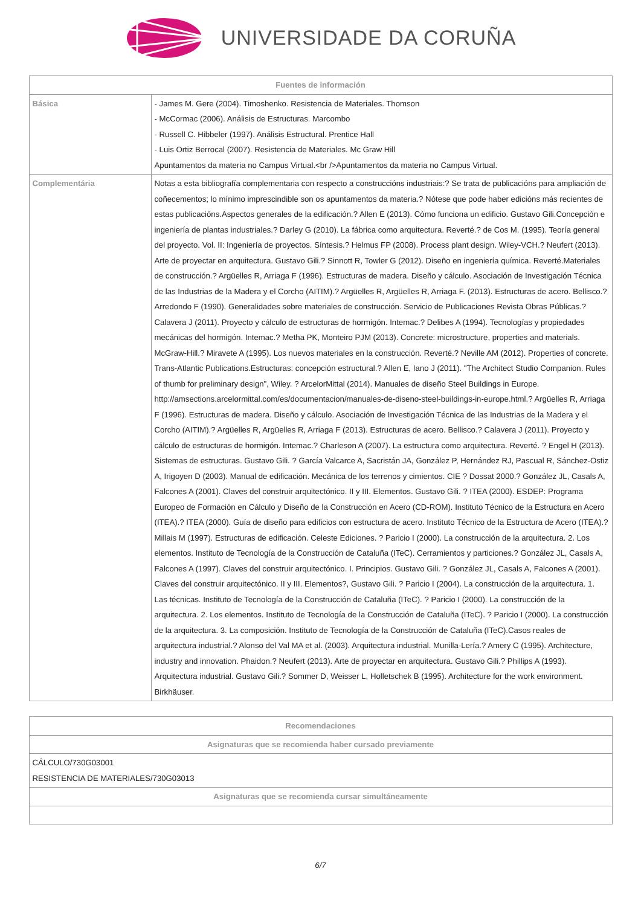UNIVERSIDADE DA CORUÑA
| Fuentes de información | |
| --- | --- |
| Básica | - James M. Gere (2004). Timoshenko. Resistencia de Materiales. Thomson - McCormac (2006). Análisis de Estructuras. Marcombo - Russell C. Hibbeler (1997). Análisis Estructural. Prentice Hall - Luis Ortiz Berrocal (2007). Resistencia de Materiales. Mc Graw Hill Apuntamentos da materia no Campus Virtual.<br />Apuntamentos da materia no Campus Virtual. |
| Complementária | Notas a esta bibliografía complementaria con respecto a construccións industriais:? Se trata de publicacións para ampliación de coñecementos; lo mínimo imprescindible son os apuntamentos da materia.? Nótese que pode haber edicións más recientes de estas publicacións.Aspectos generales de la edificación.? Allen E (2013). Cómo funciona un edificio. Gustavo Gili.Concepción e ingeniería de plantas industriales.? Darley G (2010). La fábrica como arquitectura. Reverté.? de Cos M. (1995). Teoría general del proyecto. Vol. II: Ingeniería de proyectos. Síntesis.? Helmus FP (2008). Process plant design. Wiley-VCH.? Neufert (2013). Arte de proyectar en arquitectura. Gustavo Gili.? Sinnott R, Towler G (2012). Diseño en ingeniería química. Reverté.Materiales de construcción.? Argüelles R, Arriaga F (1996). Estructuras de madera. Diseño y cálculo. Asociación de Investigación Técnica de las Industrias de la Madera y el Corcho (AITIM).? Argüelles R, Argüelles R, Arriaga F. (2013). Estructuras de acero. Bellisco.? Arredondo F (1990). Generalidades sobre materiales de construcción. Servicio de Publicaciones Revista Obras Públicas.? Calavera J (2011). Proyecto y cálculo de estructuras de hormigón. Intemac.? Delibes A (1994). Tecnologías y propiedades mecánicas del hormigón. Intemac.? Metha PK, Monteiro PJM (2013). Concrete: microstructure, properties and materials. McGraw-Hill.? Miravete A (1995). Los nuevos materiales en la construcción. Reverté.? Neville AM (2012). Properties of concrete. Trans-Atlantic Publications.Estructuras: concepción estructural.? Allen E, Iano J (2011). "The Architect Studio Companion. Rules of thumb for preliminary design", Wiley. ? ArcelorMittal (2014). Manuales de diseño Steel Buildings in Europe. http://amsections.arcelormittal.com/es/documentacion/manuales-de-diseno-steel-buildings-in-europe.html.? Argüelles R, Arriaga F (1996). Estructuras de madera. Diseño y cálculo. Asociación de Investigación Técnica de las Industrias de la Madera y el Corcho (AITIM).? Argüelles R, Argüelles R, Arriaga F (2013). Estructuras de acero. Bellisco.? Calavera J (2011). Proyecto y cálculo de estructuras de hormigón. Intemac.? Charleson A (2007). La estructura como arquitectura. Reverté. ? Engel H (2013). Sistemas de estructuras. Gustavo Gili. ? García Valcarce A, Sacristán JA, González P, Hernández RJ, Pascual R, Sánchez-Ostiz A, Irigoyen D (2003). Manual de edificación. Mecánica de los terrenos y cimientos. CIE ? Dossat 2000.? González JL, Casals A, Falcones A (2001). Claves del construir arquitectónico. II y III. Elementos. Gustavo Gili. ? ITEA (2000). ESDEP: Programa Europeo de Formación en Cálculo y Diseño de la Construcción en Acero (CD-ROM). Instituto Técnico de la Estructura en Acero (ITEA).? ITEA (2000). Guía de diseño para edificios con estructura de acero. Instituto Técnico de la Estructura de Acero (ITEA).? Millais M (1997). Estructuras de edificación. Celeste Ediciones. ? Paricio I (2000). La construcción de la arquitectura. 2. Los elementos. Instituto de Tecnología de la Construcción de Cataluña (ITeC). Cerramientos y particiones.? González JL, Casals A, Falcones A (1997). Claves del construir arquitectónico. I. Principios. Gustavo Gili. ? González JL, Casals A, Falcones A (2001). Claves del construir arquitectónico. II y III. Elementos?, Gustavo Gili. ? Paricio I (2004). La construcción de la arquitectura. 1. Las técnicas. Instituto de Tecnología de la Construcción de Cataluña (ITeC). ? Paricio I (2000). La construcción de la arquitectura. 2. Los elementos. Instituto de Tecnología de la Construcción de Cataluña (ITeC). ? Paricio I (2000). La construcción de la arquitectura. 3. La composición. Instituto de Tecnología de la Construcción de Cataluña (ITeC).Casos reales de arquitectura industrial.? Alonso del Val MA et al. (2003). Arquitectura industrial. Munilla-Lería.? Amery C (1995). Architecture, industry and innovation. Phaidon.? Neufert (2013). Arte de proyectar en arquitectura. Gustavo Gili.? Phillips A (1993). Arquitectura industrial. Gustavo Gili.? Sommer D, Weisser L, Holletschek B (1995). Architecture for the work environment. Birkhäuser. |
| Recomendaciones |
| --- |
| Asignaturas que se recomienda haber cursado previamente |
| CÁLCULO/730G03001 RESISTENCIA DE MATERIALES/730G03013 |
| Asignaturas que se recomienda cursar simultáneamente |
6/7